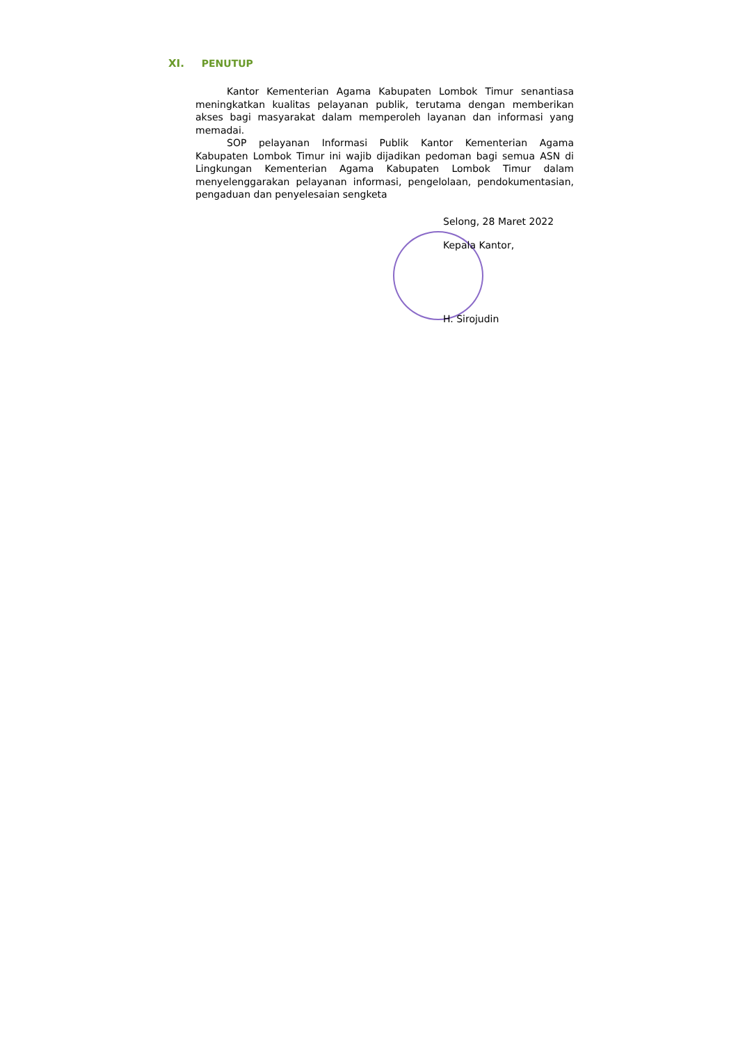XI. PENUTUP
Kantor Kementerian Agama Kabupaten Lombok Timur senantiasa meningkatkan kualitas pelayanan publik, terutama dengan memberikan akses bagi masyarakat dalam memperoleh layanan dan informasi yang memadai.
SOP pelayanan Informasi Publik Kantor Kementerian Agama Kabupaten Lombok Timur ini wajib dijadikan pedoman bagi semua ASN di Lingkungan Kementerian Agama Kabupaten Lombok Timur dalam menyelenggarakan pelayanan informasi, pengelolaan, pendokumentasian, pengaduan dan penyelesaian sengketa
Selong, 28 Maret 2022
Kepala Kantor,
H. Sirojudin